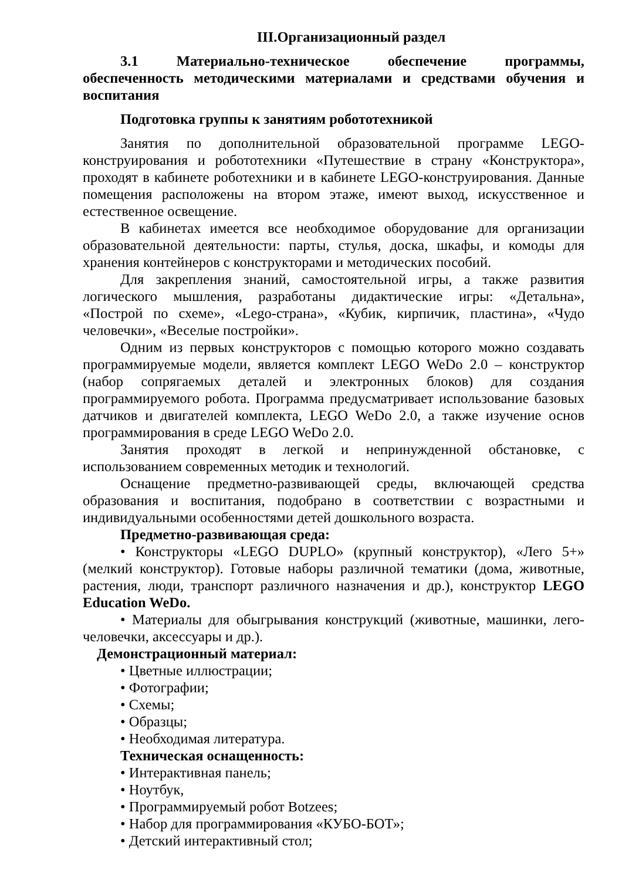III.Организационный раздел
3.1 Материально-техническое обеспечение программы, обеспеченность методическими материалами и средствами обучения и воспитания
Подготовка группы к занятиям робототехникой
Занятия по дополнительной образовательной программе LEGO-конструирования и робототехники «Путешествие в страну «Конструктора», проходят в кабинете роботехники и в кабинете LEGO-конструирования. Данные помещения расположены на втором этаже, имеют выход, искусственное и естественное освещение.
В кабинетах имеется все необходимое оборудование для организации образовательной деятельности: парты, стулья, доска, шкафы, и комоды для хранения контейнеров с конструкторами и методических пособий.
Для закрепления знаний, самостоятельной игры, а также развития логического мышления, разработаны дидактические игры: «Детальна», «Построй по схеме», «Lego-страна», «Кубик, кирпичик, пластина», «Чудо человечки», «Веселые постройки».
Одним из первых конструкторов с помощью которого можно создавать программируемые модели, является комплект LEGO WeDo 2.0 – конструктор (набор сопрягаемых деталей и электронных блоков) для создания программируемого робота. Программа предусматривает использование базовых датчиков и двигателей комплекта, LEGO WeDo 2.0, а также изучение основ программирования в среде LEGO WeDo 2.0.
Занятия проходят в легкой и непринужденной обстановке, с использованием современных методик и технологий.
Оснащение предметно-развивающей среды, включающей средства образования и воспитания, подобрано в соответствии с возрастными и индивидуальными особенностями детей дошкольного возраста.
Предметно-развивающая среда:
• Конструкторы «LEGO DUPLO» (крупный конструктор), «Лего 5+» (мелкий конструктор). Готовые наборы различной тематики (дома, животные, растения, люди, транспорт различного назначения и др.), конструктор LEGO Education WeDo.
• Материалы для обыгрывания конструкций (животные, машинки, лего-человечки, аксессуары и др.).
Демонстрационный материал:
• Цветные иллюстрации;
• Фотографии;
• Схемы;
• Образцы;
• Необходимая литература.
Техническая оснащенность:
• Интерактивная панель;
• Ноутбук,
• Программируемый робот Botzees;
• Набор для программирования «КУБО-БОТ»;
• Детский интерактивный стол;